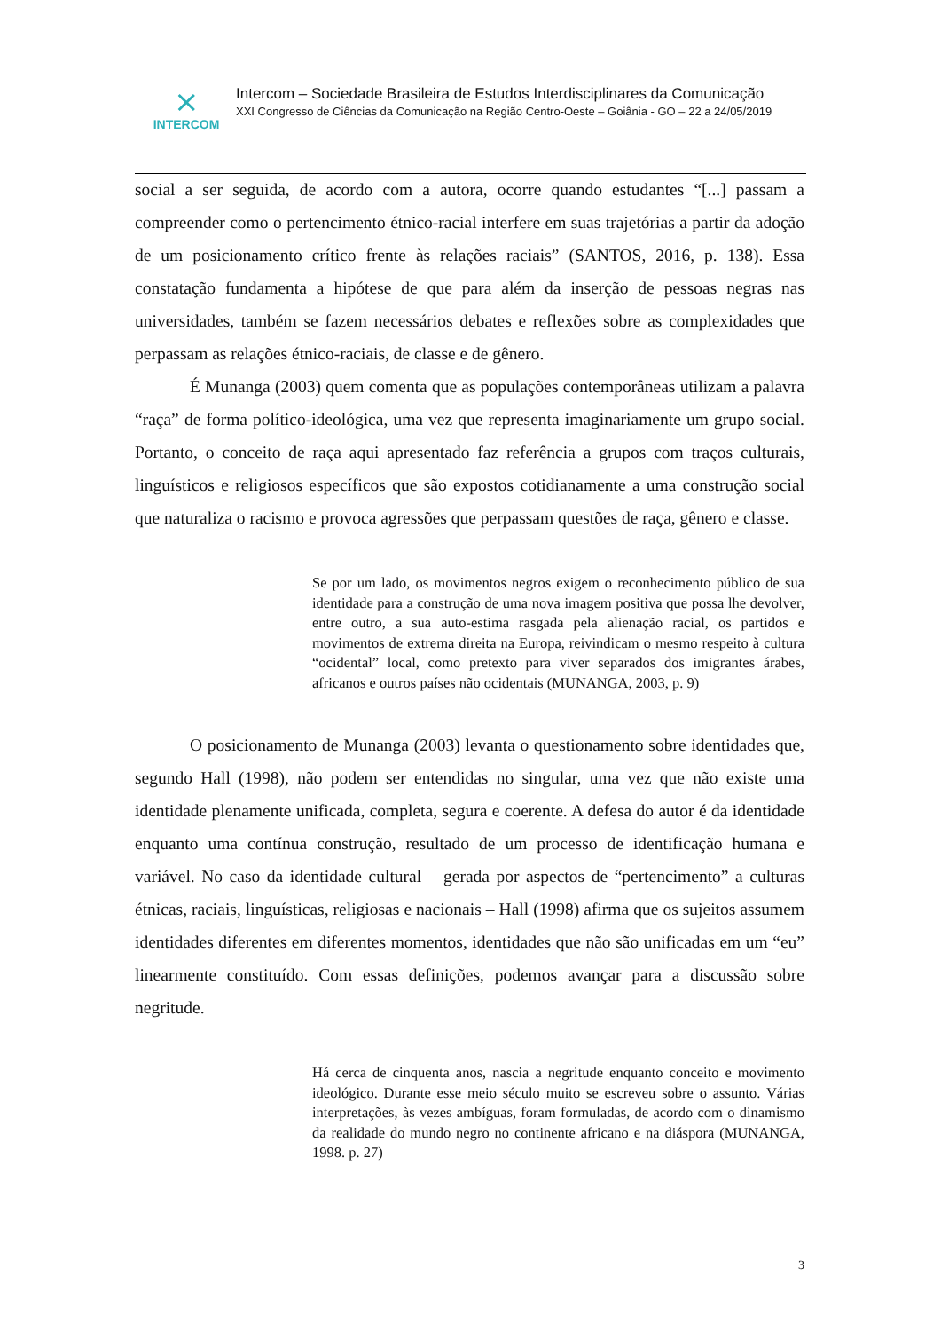⨯
INTERCOM
Intercom – Sociedade Brasileira de Estudos Interdisciplinares da Comunicação
XXI Congresso de Ciências da Comunicação na Região Centro-Oeste – Goiânia - GO – 22 a 24/05/2019
social a ser seguida, de acordo com a autora, ocorre quando estudantes “[...] passam a compreender como o pertencimento étnico-racial interfere em suas trajetórias a partir da adoção de um posicionamento crítico frente às relações raciais” (SANTOS, 2016, p. 138). Essa constatação fundamenta a hipótese de que para além da inserção de pessoas negras nas universidades, também se fazem necessários debates e reflexões sobre as complexidades que perpassam as relações étnico-raciais, de classe e de gênero.
É Munanga (2003) quem comenta que as populações contemporâneas utilizam a palavra “raça” de forma político-ideológica, uma vez que representa imaginariamente um grupo social. Portanto, o conceito de raça aqui apresentado faz referência a grupos com traços culturais, linguísticos e religiosos específicos que são expostos cotidianamente a uma construção social que naturaliza o racismo e provoca agressões que perpassam questões de raça, gênero e classe.
Se por um lado, os movimentos negros exigem o reconhecimento público de sua identidade para a construção de uma nova imagem positiva que possa lhe devolver, entre outro, a sua auto-estima rasgada pela alienação racial, os partidos e movimentos de extrema direita na Europa, reivindicam o mesmo respeito à cultura “ocidental” local, como pretexto para viver separados dos imigrantes árabes, africanos e outros países não ocidentais (MUNANGA, 2003, p. 9)
O posicionamento de Munanga (2003) levanta o questionamento sobre identidades que, segundo Hall (1998), não podem ser entendidas no singular, uma vez que não existe uma identidade plenamente unificada, completa, segura e coerente. A defesa do autor é da identidade enquanto uma contínua construção, resultado de um processo de identificação humana e variável. No caso da identidade cultural – gerada por aspectos de “pertencimento” a culturas étnicas, raciais, linguísticas, religiosas e nacionais – Hall (1998) afirma que os sujeitos assumem identidades diferentes em diferentes momentos, identidades que não são unificadas em um “eu” linearmente constituído. Com essas definições, podemos avançar para a discussão sobre negritude.
Há cerca de cinquenta anos, nascia a negritude enquanto conceito e movimento ideológico. Durante esse meio século muito se escreveu sobre o assunto. Várias interpretações, às vezes ambíguas, foram formuladas, de acordo com o dinamismo da realidade do mundo negro no continente africano e na diáspora (MUNANGA, 1998. p. 27)
3